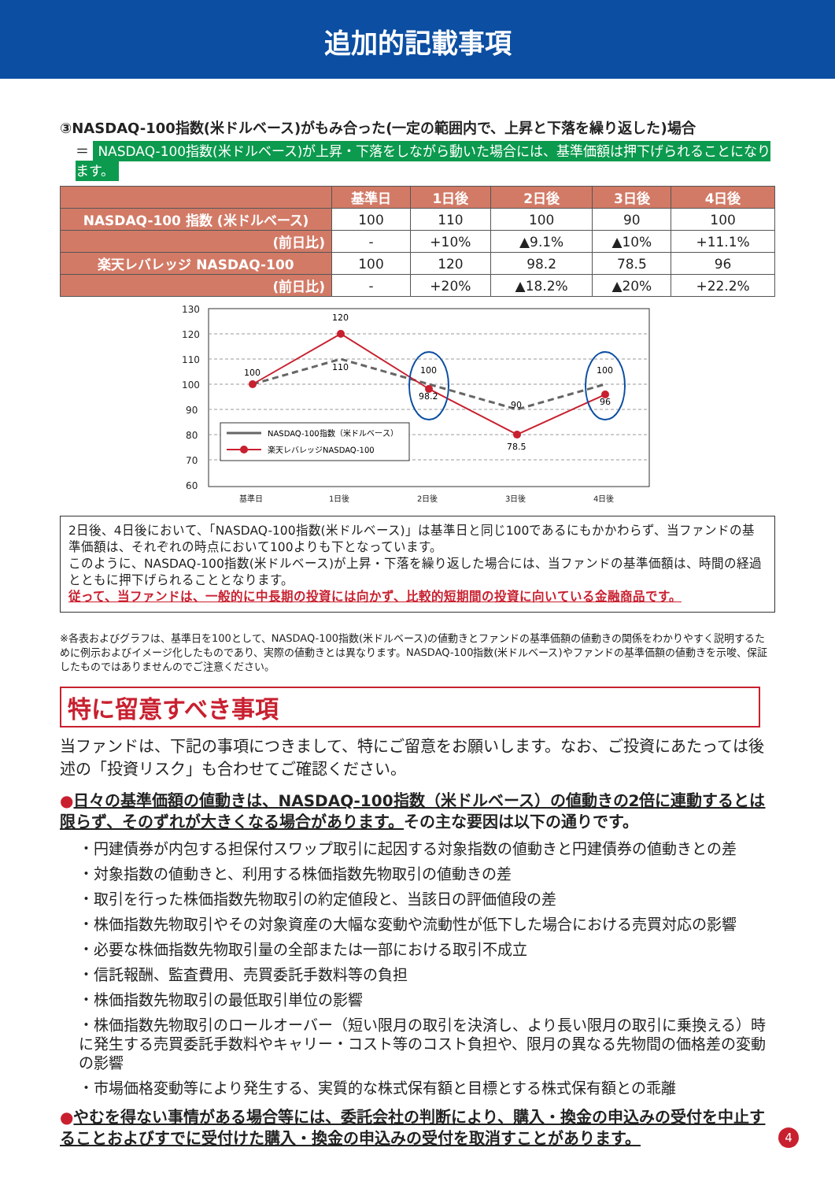追加的記載事項
③NASDAQ-100指数(米ドルベース)がもみ合った(一定の範囲内で、上昇と下落を繰り返した)場合
＝ NASDAQ-100指数(米ドルベース)が上昇・下落をしながら動いた場合には、基準価額は押下げられることになります。
| | 基準日 | 1日後 | 2日後 | 3日後 | 4日後 |
| --- | --- | --- | --- | --- | --- |
| NASDAQ-100 指数 (米ドルベース) | 100 | 110 | 100 | 90 | 100 |
| (前日比) | - | +10% | ▲9.1% | ▲10% | +11.1% |
| 楽天レバレッジ NASDAQ-100 | 100 | 120 | 98.2 | 78.5 | 96 |
| (前日比) | - | +20% | ▲18.2% | ▲20% | +22.2% |
130
120
110
100
90
80
70
60
基準日
1日後
2日後
3日後
4日後
100
120
110
100
98.2
90
78.5
100
96
NASDAQ-100指数（米ドルベース）
楽天レバレッジNASDAQ-100
2日後、4日後において、「NASDAQ-100指数(米ドルベース)」は基準日と同じ100であるにもかかわらず、当ファンドの基準価額は、それぞれの時点において100よりも下となっています。
このように、NASDAQ-100指数(米ドルベース)が上昇・下落を繰り返した場合には、当ファンドの基準価額は、時間の経過とともに押下げられることとなります。
従って、当ファンドは、一般的に中長期の投資には向かず、比較的短期間の投資に向いている金融商品です。
※各表およびグラフは、基準日を100として、NASDAQ-100指数(米ドルベース)の値動きとファンドの基準価額の値動きの関係をわかりやすく説明するために例示およびイメージ化したものであり、実際の値動きとは異なります。NASDAQ-100指数(米ドルベース)やファンドの基準価額の値動きを示唆、保証したものではありませんのでご注意ください。
特に留意すべき事項
当ファンドは、下記の事項につきまして、特にご留意をお願いします。なお、ご投資にあたっては後述の「投資リスク」も合わせてご確認ください。
●日々の基準価額の値動きは、NASDAQ-100指数（米ドルベース）の値動きの2倍に連動するとは限らず、そのずれが大きくなる場合があります。その主な要因は以下の通りです。
・円建債券が内包する担保付スワップ取引に起因する対象指数の値動きと円建債券の値動きとの差
・対象指数の値動きと、利用する株価指数先物取引の値動きの差
・取引を行った株価指数先物取引の約定値段と、当該日の評価値段の差
・株価指数先物取引やその対象資産の大幅な変動や流動性が低下した場合における売買対応の影響
・必要な株価指数先物取引量の全部または一部における取引不成立
・信託報酬、監査費用、売買委託手数料等の負担
・株価指数先物取引の最低取引単位の影響
・株価指数先物取引のロールオーバー（短い限月の取引を決済し、より長い限月の取引に乗換える）時に発生する売買委託手数料やキャリー・コスト等のコスト負担や、限月の異なる先物間の価格差の変動の影響
・市場価格変動等により発生する、実質的な株式保有額と目標とする株式保有額との乖離
●やむを得ない事情がある場合等には、委託会社の判断により、購入・換金の申込みの受付を中止することおよびすでに受付けた購入・換金の申込みの受付を取消すことがあります。
4